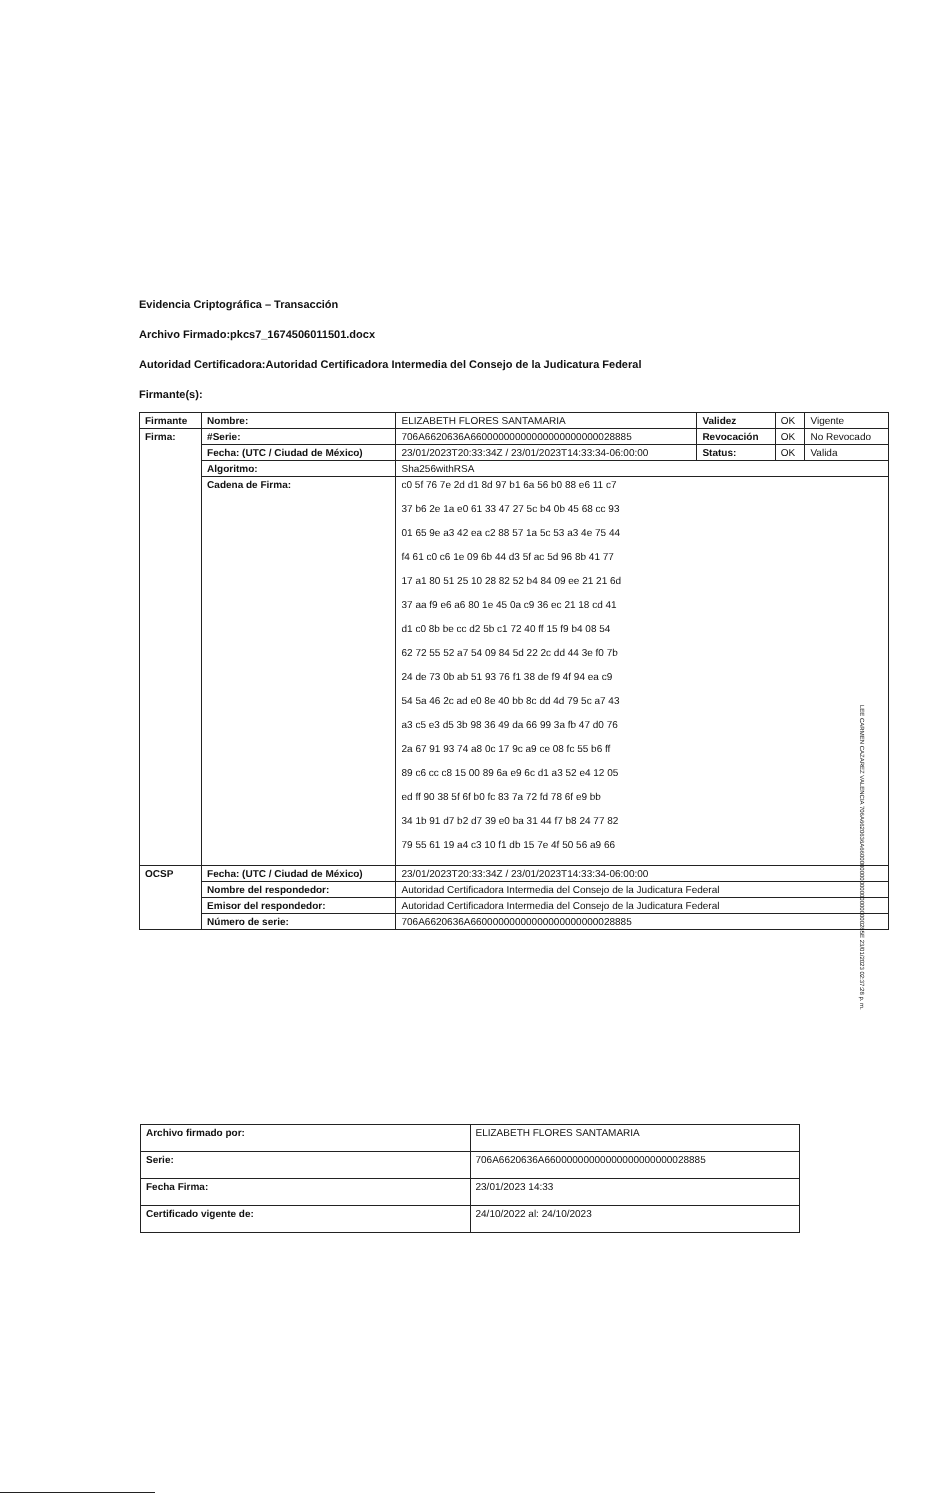Evidencia Criptográfica – Transacción
Archivo Firmado:pkcs7_1674506011501.docx
Autoridad Certificadora:Autoridad Certificadora Intermedia del Consejo de la Judicatura Federal
Firmante(s):
| Firmante | Nombre: | ELIZABETH FLORES SANTAMARIA | Validez | OK | Vigente |
| Firma: | #Serie: | 706A6620636A66000000000000000000000028885 | Revocación | OK | No Revocado |
| | Fecha: (UTC / Ciudad de México) | 23/01/2023T20:33:34Z / 23/01/2023T14:33:34-06:00:00 | Status: | OK | Valida |
| | Algoritmo: | Sha256withRSA | | | |
| | Cadena de Firma: | c0 5f 76 7e 2d d1 8d 97 b1 6a 56 b0 88 e6 11 c7 37 b6 2e 1a e0 61 33 47 27 5c b4 0b 45 68 cc 93 01 65 9e a3 42 ea c2 88 57 1a 5c 53 a3 4e 75 44 f4 61 c0 c6 1e 09 6b 44 d3 5f ac 5d 96 8b 41 77 17 a1 80 51 25 10 28 82 52 b4 84 09 ee 21 21 6d 37 aa f9 e6 a6 80 1e 45 0a c9 36 ec 21 18 cd 41 d1 c0 8b be cc d2 5b c1 72 40 ff 15 f9 b4 08 54 62 72 55 52 a7 54 09 84 5d 22 2c dd 44 3e f0 7b 24 de 73 0b ab 51 93 76 f1 38 de f9 4f 94 ea c9 54 5a 46 2c ad e0 8e 40 bb 8c dd 4d 79 5c a7 43 a3 c5 e3 d5 3b 98 36 49 da 66 99 3a fb 47 d0 76 2a 67 91 93 74 a8 0c 17 9c a9 ce 08 fc 55 b6 ff 89 c6 cc c8 15 00 89 6a e9 6c d1 a3 52 e4 12 05 ed ff 90 38 5f 6f b0 fc 83 7a 72 fd 78 6f e9 bb 34 1b 91 d7 b2 d7 39 e0 ba 31 44 f7 b8 24 77 82 79 55 61 19 a4 c3 10 f1 db 15 7e 4f 50 56 a9 66 | | | |
| OCSP | Fecha: (UTC / Ciudad de México) | 23/01/2023T20:33:34Z / 23/01/2023T14:33:34-06:00:00 | | | |
| | Nombre del respondedor: | Autoridad Certificadora Intermedia del Consejo de la Judicatura Federal | | | |
| | Emisor del respondedor: | Autoridad Certificadora Intermedia del Consejo de la Judicatura Federal | | | |
| | Número de serie: | 706A6620636A66000000000000000000000028885 | | | |
| Archivo firmado por: | ELIZABETH FLORES SANTAMARIA |
| Serie: | 706A6620636A66000000000000000000000028885 |
| Fecha Firma: | 23/01/2023 14:33 |
| Certificado vigente de: | 24/10/2022 al: 24/10/2023 |
LEE CARMEN CAZAREZ VALENCIA 706A6620636A66000000000000000000000285E 23/01/2023 02:37:28 p. m.